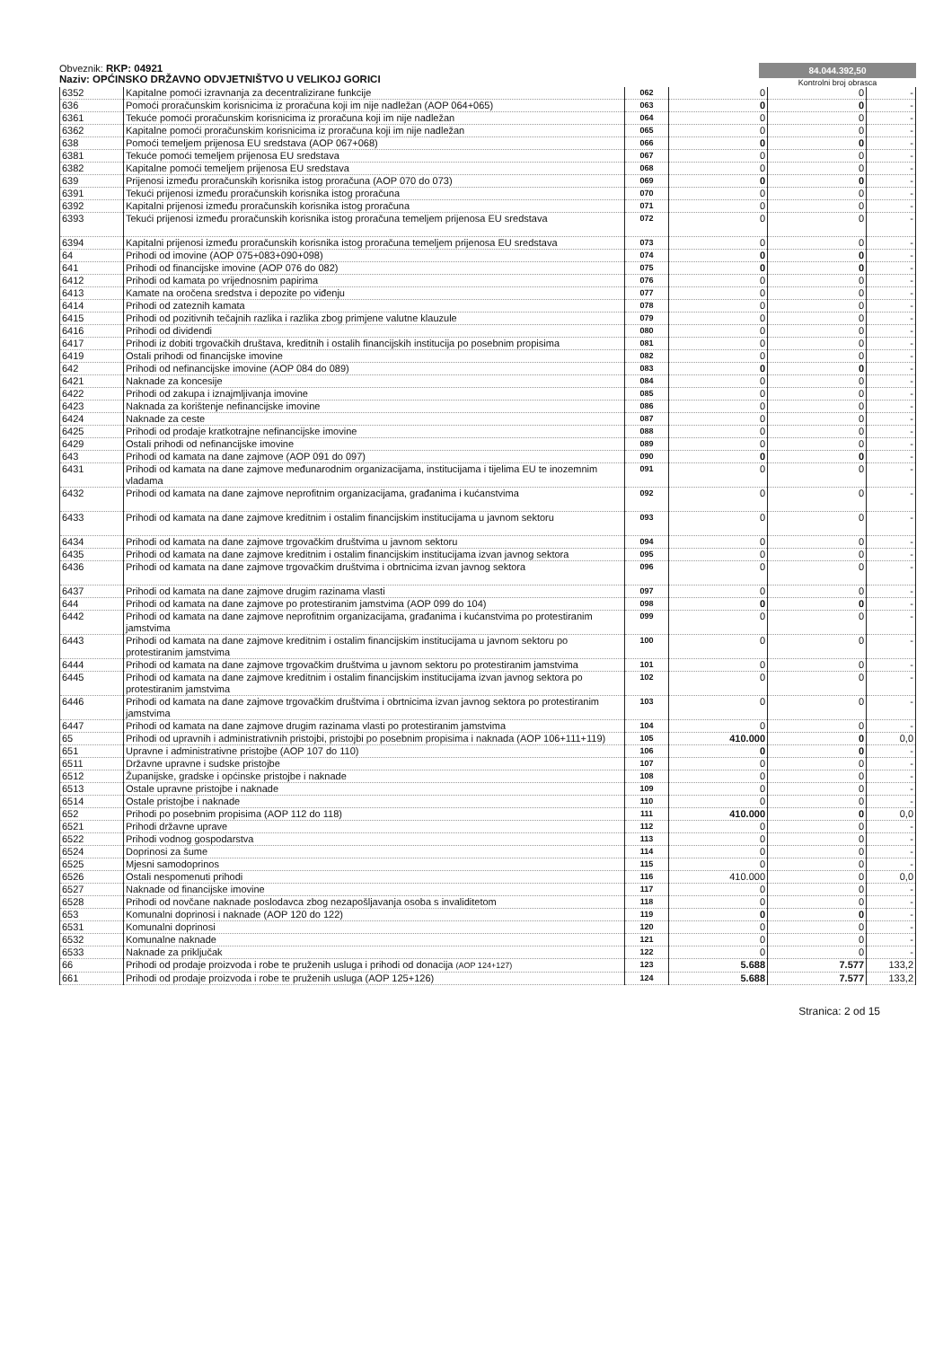Obveznik: RKP: 04921
Naziv: OPĆINSKO DRŽAVNO ODVJETNIŠTVO U VELIKOJ GORICI
84.044.392,50
Kontrolni broj obrasca
| 6352 | Kapitalne pomoći izravnanja za decentralizirane funkcije | 062 | 0 | 0 | - |
| 636 | Pomoći proračunskim korisnicima iz proračuna koji im nije nadležan (AOP 064+065) | 063 | 0 | 0 | - |
| 6361 | Tekuće pomoći proračunskim korisnicima iz proračuna koji im nije nadležan | 064 | 0 | 0 | - |
| 6362 | Kapitalne pomoći proračunskim korisnicima iz proračuna koji im nije nadležan | 065 | 0 | 0 | - |
| 638 | Pomoći temeljem prijenosa EU sredstava (AOP 067+068) | 066 | 0 | 0 | - |
| 6381 | Tekuće pomoći temeljem prijenosa EU sredstava | 067 | 0 | 0 | - |
| 6382 | Kapitalne pomoći temeljem prijenosa EU sredstava | 068 | 0 | 0 | - |
| 639 | Prijenosi između proračunskih korisnika istog proračuna (AOP 070 do 073) | 069 | 0 | 0 | - |
| 6391 | Tekući prijenosi između proračunskih korisnika istog proračuna | 070 | 0 | 0 | - |
| 6392 | Kapitalni prijenosi između proračunskih korisnika istog proračuna | 071 | 0 | 0 | - |
| 6393 | Tekući prijenosi između proračunskih korisnika istog proračuna temeljem prijenosa EU sredstava | 072 | 0 | 0 | - |
| 6394 | Kapitalni prijenosi između proračunskih korisnika istog proračuna temeljem prijenosa EU sredstava | 073 | 0 | 0 | - |
| 64 | Prihodi od imovine (AOP 075+083+090+098) | 074 | 0 | 0 | - |
| 641 | Prihodi od financijske imovine (AOP 076 do 082) | 075 | 0 | 0 | - |
| 6412 | Prihodi od kamata po vrijednosnim papirima | 076 | 0 | 0 | - |
| 6413 | Kamate na oročena sredstva i depozite po viđenju | 077 | 0 | 0 | - |
| 6414 | Prihodi od zateznih kamata | 078 | 0 | 0 | - |
| 6415 | Prihodi od pozitivnih tečajnih razlika i razlika zbog primjene valutne klauzule | 079 | 0 | 0 | - |
| 6416 | Prihodi od dividendi | 080 | 0 | 0 | - |
| 6417 | Prihodi iz dobiti trgovačkih društava, kreditnih i ostalih financijskih institucija po posebnim propisima | 081 | 0 | 0 | - |
| 6419 | Ostali prihodi od financijske imovine | 082 | 0 | 0 | - |
| 642 | Prihodi od nefinancijske imovine (AOP 084 do 089) | 083 | 0 | 0 | - |
| 6421 | Naknade za koncesije | 084 | 0 | 0 | - |
| 6422 | Prihodi od zakupa i iznajmljivanja imovine | 085 | 0 | 0 | - |
| 6423 | Naknada za korištenje nefinancijske imovine | 086 | 0 | 0 | - |
| 6424 | Naknade za ceste | 087 | 0 | 0 | - |
| 6425 | Prihodi od prodaje kratkotrajne nefinancijske imovine | 088 | 0 | 0 | - |
| 6429 | Ostali prihodi od nefinancijske imovine | 089 | 0 | 0 | - |
| 643 | Prihodi od kamata na dane zajmove (AOP 091 do 097) | 090 | 0 | 0 | - |
| 6431 | Prihodi od kamata na dane zajmove međunarodnim organizacijama, institucijama i tijelima EU te inozemnim vladama | 091 | 0 | 0 | - |
| 6432 | Prihodi od kamata na dane zajmove neprofitnim organizacijama, građanima i kućanstvima | 092 | 0 | 0 | - |
| 6433 | Prihodi od kamata na dane zajmove kreditnim i ostalim financijskim institucijama u javnom sektoru | 093 | 0 | 0 | - |
| 6434 | Prihodi od kamata na dane zajmove trgovačkim društvima u javnom sektoru | 094 | 0 | 0 | - |
| 6435 | Prihodi od kamata na dane zajmove kreditnim i ostalim financijskim institucijama izvan javnog sektora | 095 | 0 | 0 | - |
| 6436 | Prihodi od kamata na dane zajmove trgovačkim društvima i obrtnicima izvan javnog sektora | 096 | 0 | 0 | - |
| 6437 | Prihodi od kamata na dane zajmove drugim razinama vlasti | 097 | 0 | 0 | - |
| 644 | Prihodi od kamata na dane zajmove po protestiranim jamstvima (AOP 099 do 104) | 098 | 0 | 0 | - |
| 6442 | Prihodi od kamata na dane zajmove neprofitnim organizacijama, građanima i kućanstvima po protestiranim jamstvima | 099 | 0 | 0 | - |
| 6443 | Prihodi od kamata na dane zajmove kreditnim i ostalim financijskim institucijama u javnom sektoru po protestiranim jamstvima | 100 | 0 | 0 | - |
| 6444 | Prihodi od kamata na dane zajmove trgovačkim društvima u javnom sektoru po protestiranim jamstvima | 101 | 0 | 0 | - |
| 6445 | Prihodi od kamata na dane zajmove kreditnim i ostalim financijskim institucijama izvan javnog sektora po protestiranim jamstvima | 102 | 0 | 0 | - |
| 6446 | Prihodi od kamata na dane zajmove trgovačkim društvima i obrtnicima izvan javnog sektora po protestiranim jamstvima | 103 | 0 | 0 | - |
| 6447 | Prihodi od kamata na dane zajmove drugim razinama vlasti po protestiranim jamstvima | 104 | 0 | 0 | - |
| 65 | Prihodi od upravnih i administrativnih pristojbi, pristojbi po posebnim propisima i naknada (AOP 106+111+119) | 105 | 410.000 | 0 | 0,0 |
| 651 | Upravne i administrativne pristojbe (AOP 107 do 110) | 106 | 0 | 0 | - |
| 6511 | Državne upravne i sudske pristojbe | 107 | 0 | 0 | - |
| 6512 | Županijske, gradske i općinske pristojbe i naknade | 108 | 0 | 0 | - |
| 6513 | Ostale upravne pristojbe i naknade | 109 | 0 | 0 | - |
| 6514 | Ostale pristojbe i naknade | 110 | 0 | 0 | - |
| 652 | Prihodi po posebnim propisima (AOP 112 do 118) | 111 | 410.000 | 0 | 0,0 |
| 6521 | Prihodi državne uprave | 112 | 0 | 0 | - |
| 6522 | Prihodi vodnog gospodarstva | 113 | 0 | 0 | - |
| 6524 | Doprinosi za šume | 114 | 0 | 0 | - |
| 6525 | Mjesni samodoprinos | 115 | 0 | 0 | - |
| 6526 | Ostali nespomenuti prihodi | 116 | 410.000 | 0 | 0,0 |
| 6527 | Naknade od financijske imovine | 117 | 0 | 0 | - |
| 6528 | Prihodi od novčane naknade poslodavca zbog nezapošljavanja osoba s invaliditetom | 118 | 0 | 0 | - |
| 653 | Komunalni doprinosi i naknade (AOP 120 do 122) | 119 | 0 | 0 | - |
| 6531 | Komunalni doprinosi | 120 | 0 | 0 | - |
| 6532 | Komunalne naknade | 121 | 0 | 0 | - |
| 6533 | Naknade za priključak | 122 | 0 | 0 | - |
| 66 | Prihodi od prodaje proizvoda i robe te pruženih usluga i prihodi od donacija (AOP 124+127) | 123 | 5.688 | 7.577 | 133,2 |
| 661 | Prihodi od prodaje proizvoda i robe te pruženih usluga (AOP 125+126) | 124 | 5.688 | 7.577 | 133,2 |
Stranica: 2 od 15